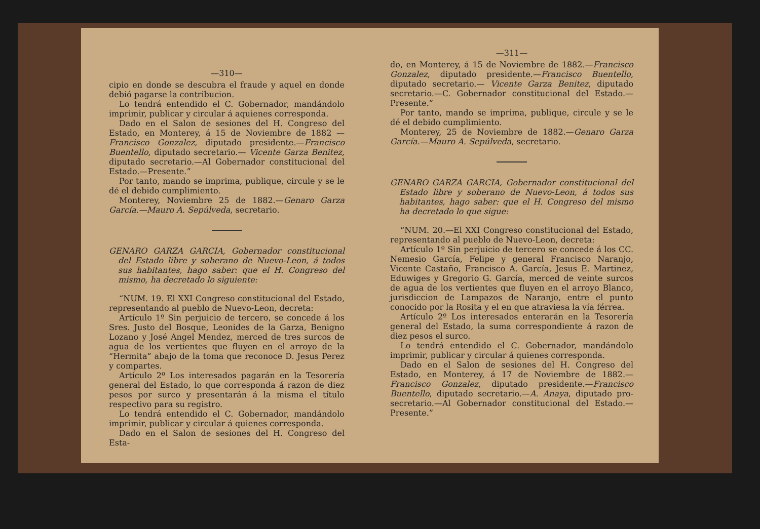—310—
cipio en donde se descubra el fraude y aquel en donde debió pagarse la contribucion.
Lo tendrá entendido el C. Gobernador, mandándolo imprimir, publicar y circular á aquienes corresponda.
Dado en el Salon de sesiones del H. Congreso del Estado, en Monterey, á 15 de Noviembre de 1882 —Francisco Gonzalez, diputado presidente.—Francisco Buentello, diputado secretario.— Vicente Garza Benitez, diputado secretario.—Al Gobernador constitucional del Estado.—Presente.”
Por tanto, mando se imprima, publique, circule y se le dé el debido cumplimiento.
Monterey, Noviembre 25 de 1882.—Genaro Garza García.—Mauro A. Sepúlveda, secretario.
GENARO GARZA GARCIA, Gobernador constitucional del Estado libre y soberano de Nuevo-Leon, á todos sus habitantes, hago saber: que el H. Congreso del mismo, ha decretado lo siguiente:
“NUM. 19. El XXI Congreso constitucional del Estado, representando al pueblo de Nuevo-Leon, decreta:
Artículo 1º Sin perjuicio de tercero, se concede á los Sres. Justo del Bosque, Leonides de la Garza, Benigno Lozano y José Angel Mendez, merced de tres surcos de agua de los vertientes que fluyen en el arroyo de la “Hermita” abajo de la toma que reconoce D. Jesus Perez y compartes.
Artículo 2º Los interesados pagarán en la Tesorería general del Estado, lo que corresponda á razon de diez pesos por surco y presentarán á la misma el título respectivo para su registro.
Lo tendrá entendido el C. Gobernador, mandándolo imprimir, publicar y circular á quienes corresponda.
Dado en el Salon de sesiones del H. Congreso del Esta-
—311—
do, en Monterey, á 15 de Noviembre de 1882.—Francisco Gonzalez, diputado presidente.—Francisco Buentello, diputado secretario.— Vicente Garza Benitez, diputado secretario.—C. Gobernador constitucional del Estado.—Presente.”
Por tanto, mando se imprima, publique, circule y se le dé el debido cumplimiento.
Monterey, 25 de Noviembre de 1882.—Genaro Garza García.—Mauro A. Sepúlveda, secretario.
GENARO GARZA GARCIA, Gobernador constitucional del Estado libre y soberano de Nuevo-Leon, á todos sus habitantes, hago saber: que el H. Congreso del mismo ha decretado lo que sigue:
“NUM. 20.—El XXI Congreso constitucional del Estado, representando al pueblo de Nuevo-Leon, decreta:
Artículo 1º Sin perjuicio de tercero se concede á los CC. Nemesio García, Felipe y general Francisco Naranjo, Vicente Castaño, Francisco A. García, Jesus E. Martinez, Eduwiges y Gregorio G. García, merced de veinte surcos de agua de los vertientes que fluyen en el arroyo Blanco, jurisdiccion de Lampazos de Naranjo, entre el punto conocido por la Rosita y el en que atraviesa la vía férrea.
Artículo 2º Los interesados enterarán en la Tesorería general del Estado, la suma correspondiente á razon de diez pesos el surco.
Lo tendrá entendido el C. Gobernador, mandándolo imprimir, publicar y circular á quienes corresponda.
Dado en el Salon de sesiones del H. Congreso del Estado, en Monterey, á 17 de Noviembre de 1882.—Francisco Gonzalez, diputado presidente.—Francisco Buentello, diputado secretario.—A. Anaya, diputado pro-secretario.—Al Gobernador constitucional del Estado.—Presente.”